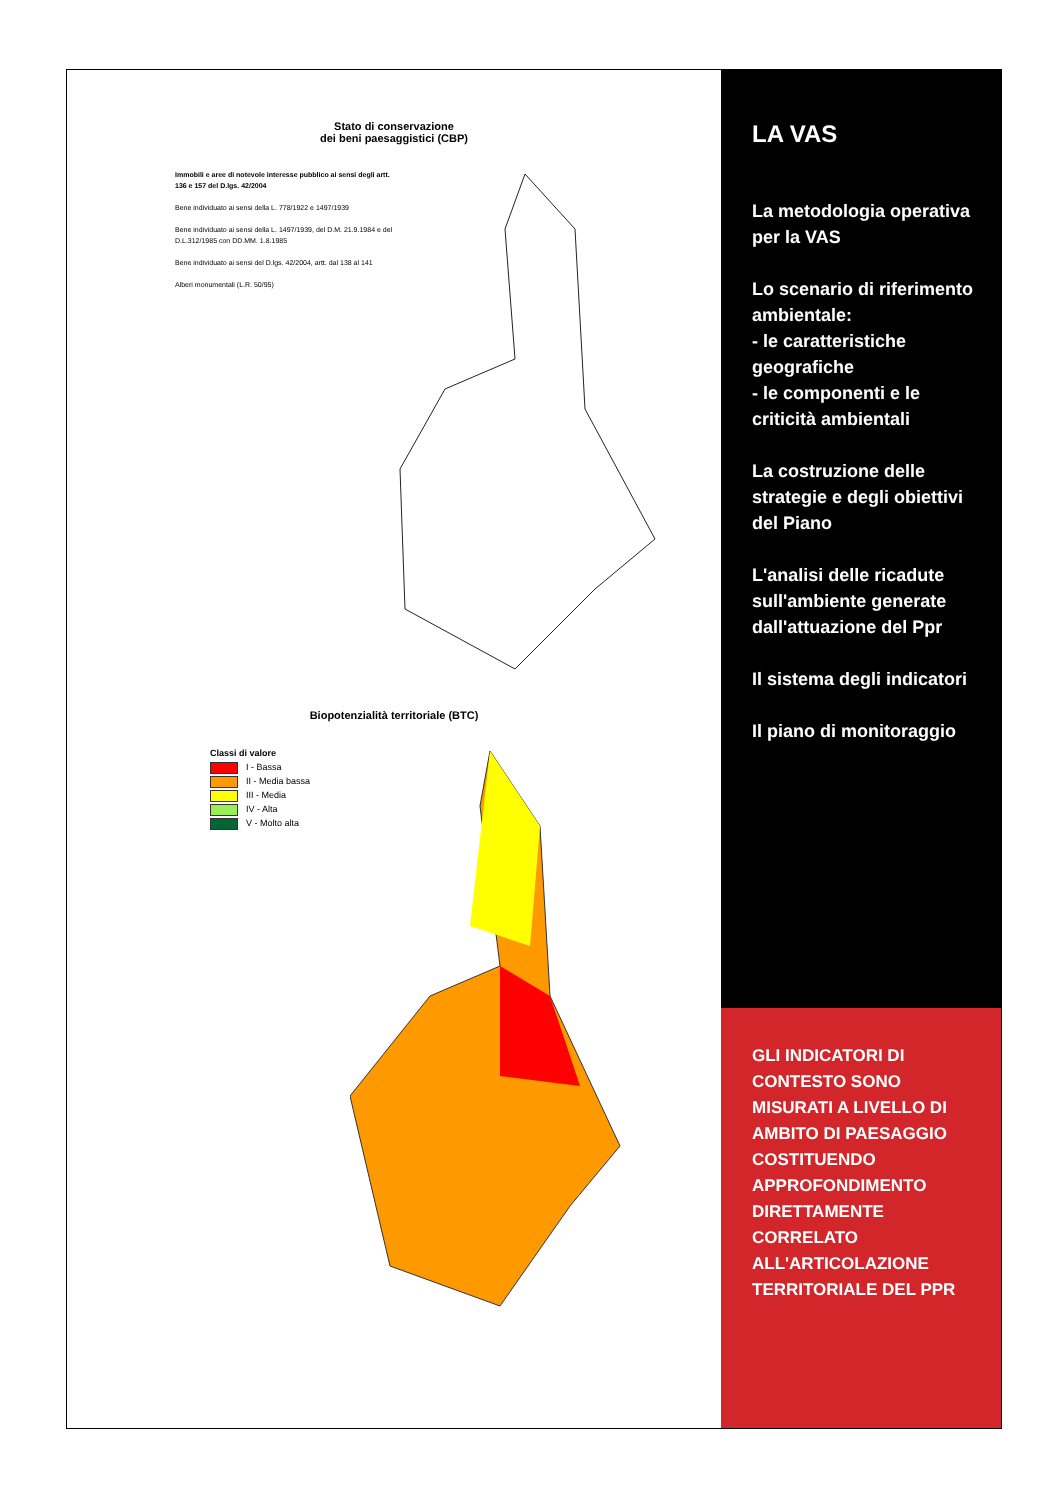Stato di conservazione
dei beni paesaggistici (CBP)
Immobili e aree di notevole interesse pubblico ai sensi degli artt. 136 e 157 del D.lgs. 42/2004
Bene individuato ai sensi della L. 778/1922 e 1497/1939
Bene individuato ai sensi della L. 1497/1939, del D.M. 21.9.1984 e del D.L.312/1985 con DD.MM. 1.8.1985
Bene individuato ai sensi del D.lgs. 42/2004, artt. dal 138 al 141
Alberi monumentali (L.R. 50/95)
Biopotenzialità territoriale (BTC)
Classi di valore
I - Bassa
II - Media bassa
III - Media
IV - Alta
V - Molto alta
LA VAS
La metodologia operativa per la VAS
Lo scenario di riferimento ambientale:
- le caratteristiche geografiche
- le componenti e le criticità ambientali
La costruzione delle strategie e degli obiettivi del Piano
L'analisi delle ricadute sull'ambiente generate dall'attuazione del Ppr
Il sistema degli indicatori
Il piano di monitoraggio
GLI INDICATORI DI CONTESTO SONO MISURATI A LIVELLO DI AMBITO DI PAESAGGIO COSTITUENDO APPROFONDIMENTO DIRETTAMENTE CORRELATO ALL'ARTICOLAZIONE TERRITORIALE DEL PPR